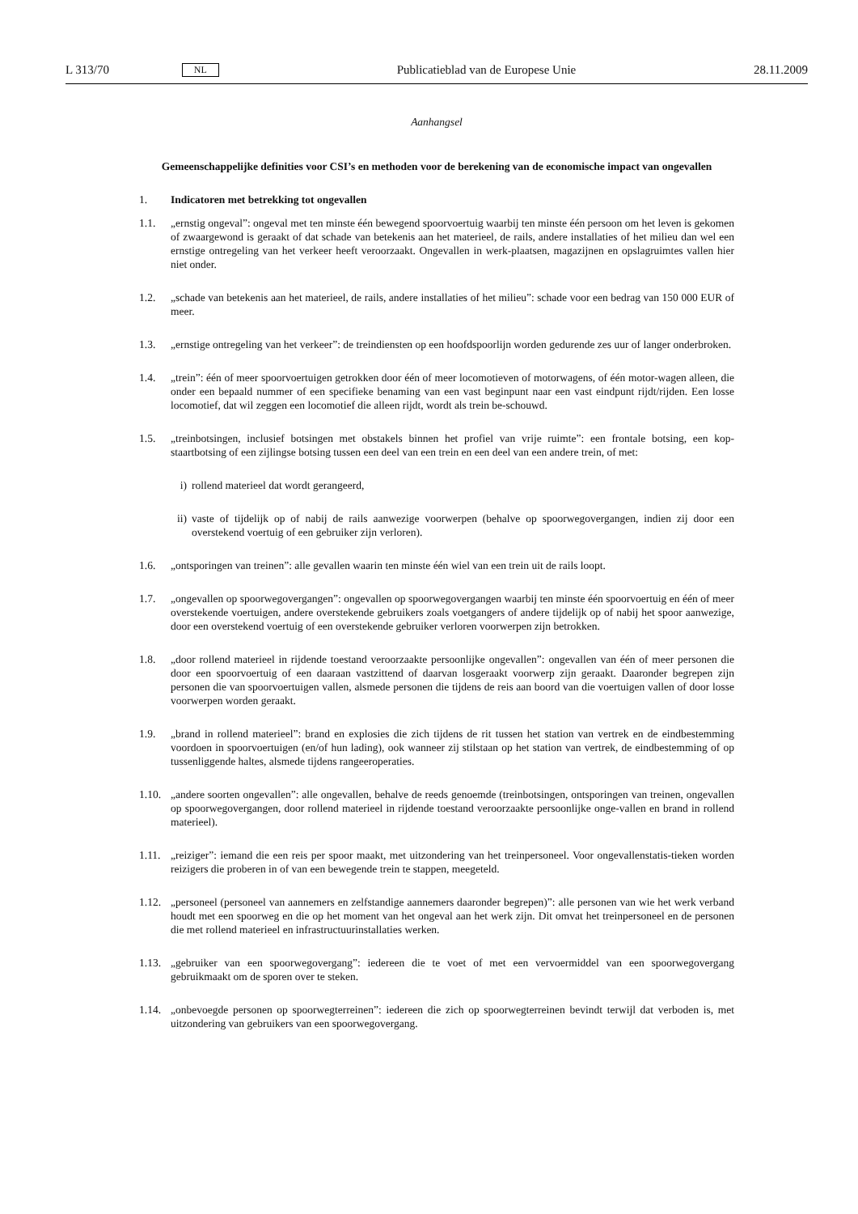L 313/70 NL Publicatieblad van de Europese Unie 28.11.2009
Aanhangsel
Gemeenschappelijke definities voor CSI’s en methoden voor de berekening van de economische impact van ongevallen
1. Indicatoren met betrekking tot ongevallen
1.1. „ernstig ongeval”: ongeval met ten minste één bewegend spoorvoertuig waarbij ten minste één persoon om het leven is gekomen of zwaargewond is geraakt of dat schade van betekenis aan het materieel, de rails, andere installaties of het milieu dan wel een ernstige ontregeling van het verkeer heeft veroorzaakt. Ongevallen in werk-plaatsen, magazijnen en opslagruimtes vallen hier niet onder.
1.2. „schade van betekenis aan het materieel, de rails, andere installaties of het milieu”: schade voor een bedrag van 150 000 EUR of meer.
1.3. „ernstige ontregeling van het verkeer”: de treindiensten op een hoofdspoorlijn worden gedurende zes uur of langer onderbroken.
1.4. „trein”: één of meer spoorvoertuigen getrokken door één of meer locomotieven of motorwagens, of één motor-wagen alleen, die onder een bepaald nummer of een specifieke benaming van een vast beginpunt naar een vast eindpunt rijdt/rijden. Een losse locomotief, dat wil zeggen een locomotief die alleen rijdt, wordt als trein be-schouwd.
1.5. „treinbotsingen, inclusief botsingen met obstakels binnen het profiel van vrije ruimte”: een frontale botsing, een kop-staartbotsing of een zijlingse botsing tussen een deel van een trein en een deel van een andere trein, of met:
i) rollend materieel dat wordt gerangeerd,
ii) vaste of tijdelijk op of nabij de rails aanwezige voorwerpen (behalve op spoorwegovergangen, indien zij door een overstekend voertuig of een gebruiker zijn verloren).
1.6. „ontsporingen van treinen”: alle gevallen waarin ten minste één wiel van een trein uit de rails loopt.
1.7. „ongevallen op spoorwegovergangen”: ongevallen op spoorwegovergangen waarbij ten minste één spoorvoertuig en één of meer overstekende voertuigen, andere overstekende gebruikers zoals voetgangers of andere tijdelijk op of nabij het spoor aanwezige, door een overstekend voertuig of een overstekende gebruiker verloren voorwerpen zijn betrokken.
1.8. „door rollend materieel in rijdende toestand veroorzaakte persoonlijke ongevallen”: ongevallen van één of meer personen die door een spoorvoertuig of een daaraan vastzittend of daarvan losgeraakt voorwerp zijn geraakt. Daaronder begrepen zijn personen die van spoorvoertuigen vallen, alsmede personen die tijdens de reis aan boord van die voertuigen vallen of door losse voorwerpen worden geraakt.
1.9. „brand in rollend materieel”: brand en explosies die zich tijdens de rit tussen het station van vertrek en de eindbestemming voordoen in spoorvoertuigen (en/of hun lading), ook wanneer zij stilstaan op het station van vertrek, de eindbestemming of op tussenliggende haltes, alsmede tijdens rangeeroperaties.
1.10. „andere soorten ongevallen”: alle ongevallen, behalve de reeds genoemde (treinbotsingen, ontsporingen van treinen, ongevallen op spoorwegovergangen, door rollend materieel in rijdende toestand veroorzaakte persoonlijke onge-vallen en brand in rollend materieel).
1.11. „reiziger”: iemand die een reis per spoor maakt, met uitzondering van het treinpersoneel. Voor ongevallenstatis-tieken worden reizigers die proberen in of van een bewegende trein te stappen, meegeteld.
1.12. „personeel (personeel van aannemers en zelfstandige aannemers daaronder begrepen)”: alle personen van wie het werk verband houdt met een spoorweg en die op het moment van het ongeval aan het werk zijn. Dit omvat het treinpersoneel en de personen die met rollend materieel en infrastructuurinstallaties werken.
1.13. „gebruiker van een spoorwegovergang”: iedereen die te voet of met een vervoermiddel van een spoorwegovergang gebruikmaakt om de sporen over te steken.
1.14. „onbevoegde personen op spoorwegterreinen”: iedereen die zich op spoorwegterreinen bevindt terwijl dat verboden is, met uitzondering van gebruikers van een spoorwegovergang.